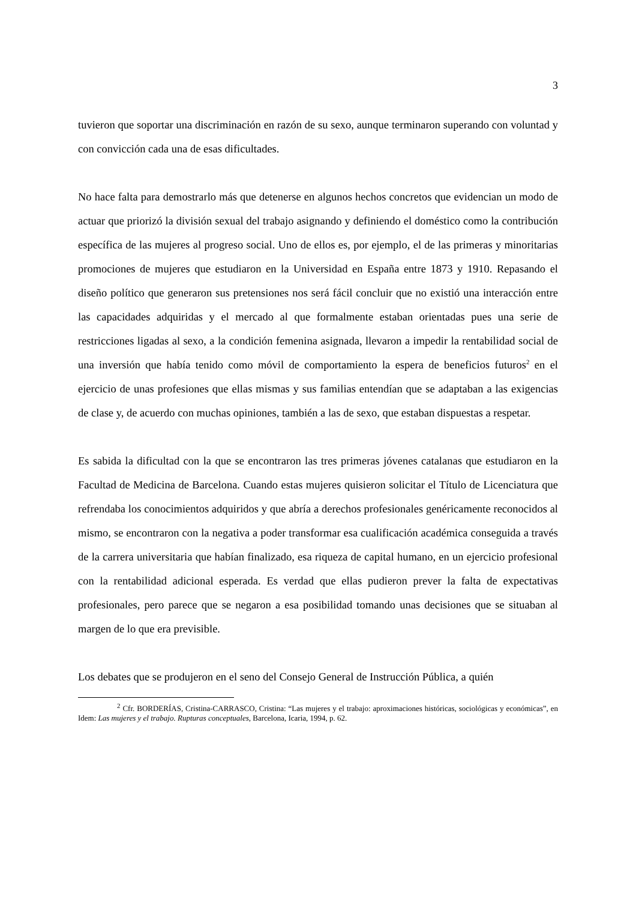3
tuvieron que soportar una discriminación en razón de su sexo, aunque terminaron superando con voluntad y con convicción cada una de esas dificultades.
No hace falta para demostrarlo más que detenerse en algunos hechos concretos que evidencian un modo de actuar que priorizó la división sexual del trabajo asignando y definiendo el doméstico como la contribución específica de las mujeres al progreso social. Uno de ellos es, por ejemplo, el de las primeras y minoritarias promociones de mujeres que estudiaron en la Universidad en España entre 1873 y 1910. Repasando el diseño político que generaron sus pretensiones nos será fácil concluir que no existió una interacción entre las capacidades adquiridas y el mercado al que formalmente estaban orientadas pues una serie de restricciones ligadas al sexo, a la condición femenina asignada, llevaron a impedir la rentabilidad social de una inversión que había tenido como móvil de comportamiento la espera de beneficios futuros<sup>2</sup> en el ejercicio de unas profesiones que ellas mismas y sus familias entendían que se adaptaban a las exigencias de clase y, de acuerdo con muchas opiniones, también a las de sexo, que estaban dispuestas a respetar.
Es sabida la dificultad con la que se encontraron las tres primeras jóvenes catalanas que estudiaron en la Facultad de Medicina de Barcelona. Cuando estas mujeres quisieron solicitar el Título de Licenciatura que refrendaba los conocimientos adquiridos y que abría a derechos profesionales genéricamente reconocidos al mismo, se encontraron con la negativa a poder transformar esa cualificación académica conseguida a través de la carrera universitaria que habían finalizado, esa riqueza de capital humano, en un ejercicio profesional con la rentabilidad adicional esperada. Es verdad que ellas pudieron prever la falta de expectativas profesionales, pero parece que se negaron a esa posibilidad tomando unas decisiones que se situaban al margen de lo que era previsible.
Los debates que se produjeron en el seno del Consejo General de Instrucción Pública, a quién
<sup>2</sup> Cfr. BORDERÍAS, Cristina-CARRASCO, Cristina: “Las mujeres y el trabajo: aproximaciones históricas, sociológicas y económicas”, en Idem: Las mujeres y el trabajo. Rupturas conceptuales, Barcelona, Icaria, 1994, p. 62.